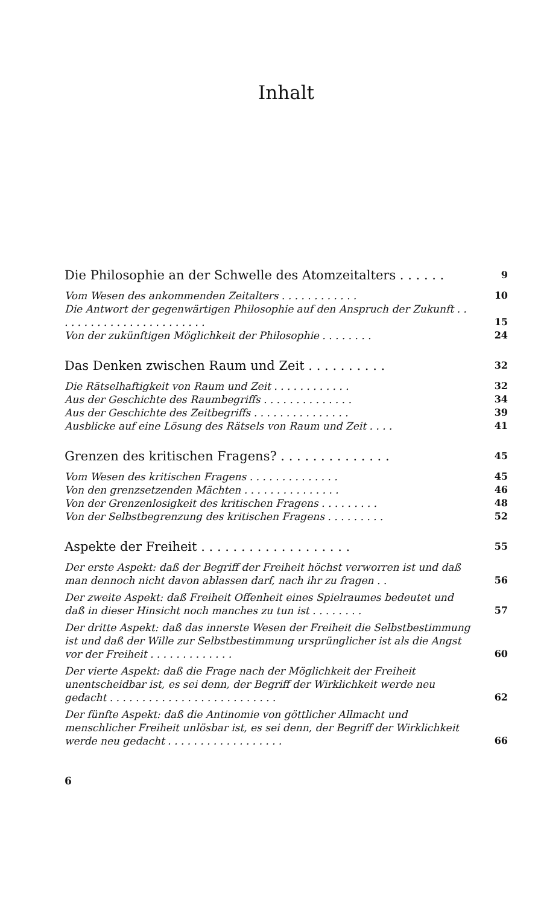Inhalt
Die Philosophie an der Schwelle des Atomzeitalters . . . . . . 9
Vom Wesen des ankommenden Zeitalters . . . . . . . . . . . . 10
Die Antwort der gegenwärtigen Philosophie auf den Anspruch der Zukunft . . . . . . . . . . . . . . . . . . . . . . . . 15
Von der zukünftigen Möglichkeit der Philosophie . . . . . . . . 24
Das Denken zwischen Raum und Zeit . . . . . . . . . . 32
Die Rätselhaftigkeit von Raum und Zeit . . . . . . . . . . . . 32
Aus der Geschichte des Raumbegriffs . . . . . . . . . . . . . . 34
Aus der Geschichte des Zeitbegriffs . . . . . . . . . . . . . . . 39
Ausblicke auf eine Lösung des Rätsels von Raum und Zeit . . . . 41
Grenzen des kritischen Fragens? . . . . . . . . . . . . . . 45
Vom Wesen des kritischen Fragens . . . . . . . . . . . . . . 45
Von den grenzsetzenden Mächten . . . . . . . . . . . . . . . 46
Von der Grenzenlosigkeit des kritischen Fragens . . . . . . . . . 48
Von der Selbstbegrenzung des kritischen Fragens . . . . . . . . . 52
Aspekte der Freiheit . . . . . . . . . . . . . . . . . . . 55
Der erste Aspekt: daß der Begriff der Freiheit höchst verworren ist und daß man dennoch nicht davon ablassen darf, nach ihr zu fragen . . 56
Der zweite Aspekt: daß Freiheit Offenheit eines Spielraumes bedeutet und daß in dieser Hinsicht noch manches zu tun ist . . . . . . . . 57
Der dritte Aspekt: daß das innerste Wesen der Freiheit die Selbstbestimmung ist und daß der Wille zur Selbstbestimmung ursprünglicher ist als die Angst vor der Freiheit . . . . . . . . . . . . . 60
Der vierte Aspekt: daß die Frage nach der Möglichkeit der Freiheit unentscheidbar ist, es sei denn, der Begriff der Wirklichkeit werde neu gedacht . . . . . . . . . . . . . . . . . . . . . . . . . . 62
Der fünfte Aspekt: daß die Antinomie von göttlicher Allmacht und menschlicher Freiheit unlösbar ist, es sei denn, der Begriff der Wirklichkeit werde neu gedacht . . . . . . . . . . . . . . . . . . 66
6